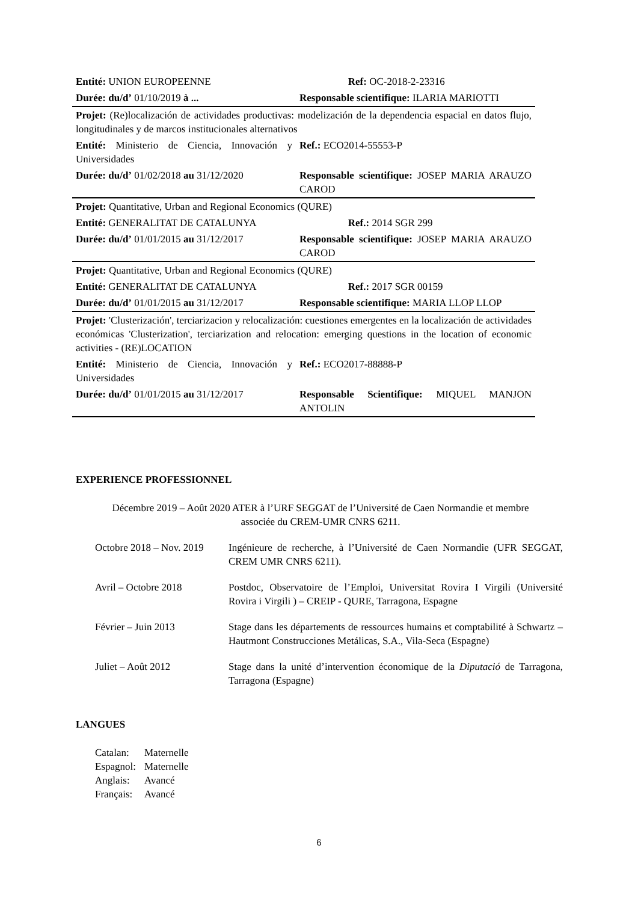| Entité: UNION EUROPEENNE | Ref: OC-2018-2-23316 |
| Durée: du/d’ 01/10/2019 à ... | Responsable scientifique: ILARIA MARIOTTI |
| Projet: (Re)localización de actividades productivas: modelización de la dependencia espacial en datos flujo, longitudinales y de marcos institucionales alternativos | |
| Entité: Ministerio de Ciencia, Innovación y Universidades | Ref.: ECO2014-55553-P |
| Durée: du/d’ 01/02/2018 au 31/12/2020 | Responsable scientifique: JOSEP MARIA ARAUZO CAROD |
| Projet: Quantitative, Urban and Regional Economics (QURE) | |
| Entité: GENERALITAT DE CATALUNYA | Ref.: 2014 SGR 299 |
| Durée: du/d’ 01/01/2015 au 31/12/2017 | Responsable scientifique: JOSEP MARIA ARAUZO CAROD |
| Projet: Quantitative, Urban and Regional Economics (QURE) | |
| Entité: GENERALITAT DE CATALUNYA | Ref.: 2017 SGR 00159 |
| Durée: du/d’ 01/01/2015 au 31/12/2017 | Responsable scientifique: MARIA LLOP LLOP |
| Projet: 'Clusterización', terciarizacion y relocalización: cuestiones emergentes en la localización de actividades económicas 'Clusterization', terciarization and relocation: emerging questions in the location of economic activities - (RE)LOCATION | |
| Entité: Ministerio de Ciencia, Innovación y Universidades | Ref.: ECO2017-88888-P |
| Durée: du/d’ 01/01/2015 au 31/12/2017 | Responsable Scientifique: MIQUEL MANJON ANTOLIN |
EXPERIENCE PROFESSIONNEL
Décembre 2019 – Août 2020 ATER à l’URF SEGGAT de l’Université de Caen Normandie et membre associée du CREM-UMR CNRS 6211.
Octobre 2018 – Nov. 2019
Ingénieure de recherche, à l’Université de Caen Normandie (UFR SEGGAT, CREM UMR CNRS 6211).
Avril – Octobre 2018 Postdoc, Observatoire de l’Emploi, Universitat Rovira I Virgili (Université Rovira i Virgili ) – CREIP - QURE, Tarragona, Espagne
Février – Juin 2013 Stage dans les départements de ressources humains et comptabilité à Schwartz – Hautmont Construcciones Metálicas, S.A., Vila-Seca (Espagne)
Juliet – Août 2012 Stage dans la unité d’intervention économique de la Diputació de Tarragona, Tarragona (Espagne)
LANGUES
| Catalan: | Maternelle |
| Espagnol: | Maternelle |
| Anglais: | Avancé |
| Français: | Avancé |
6